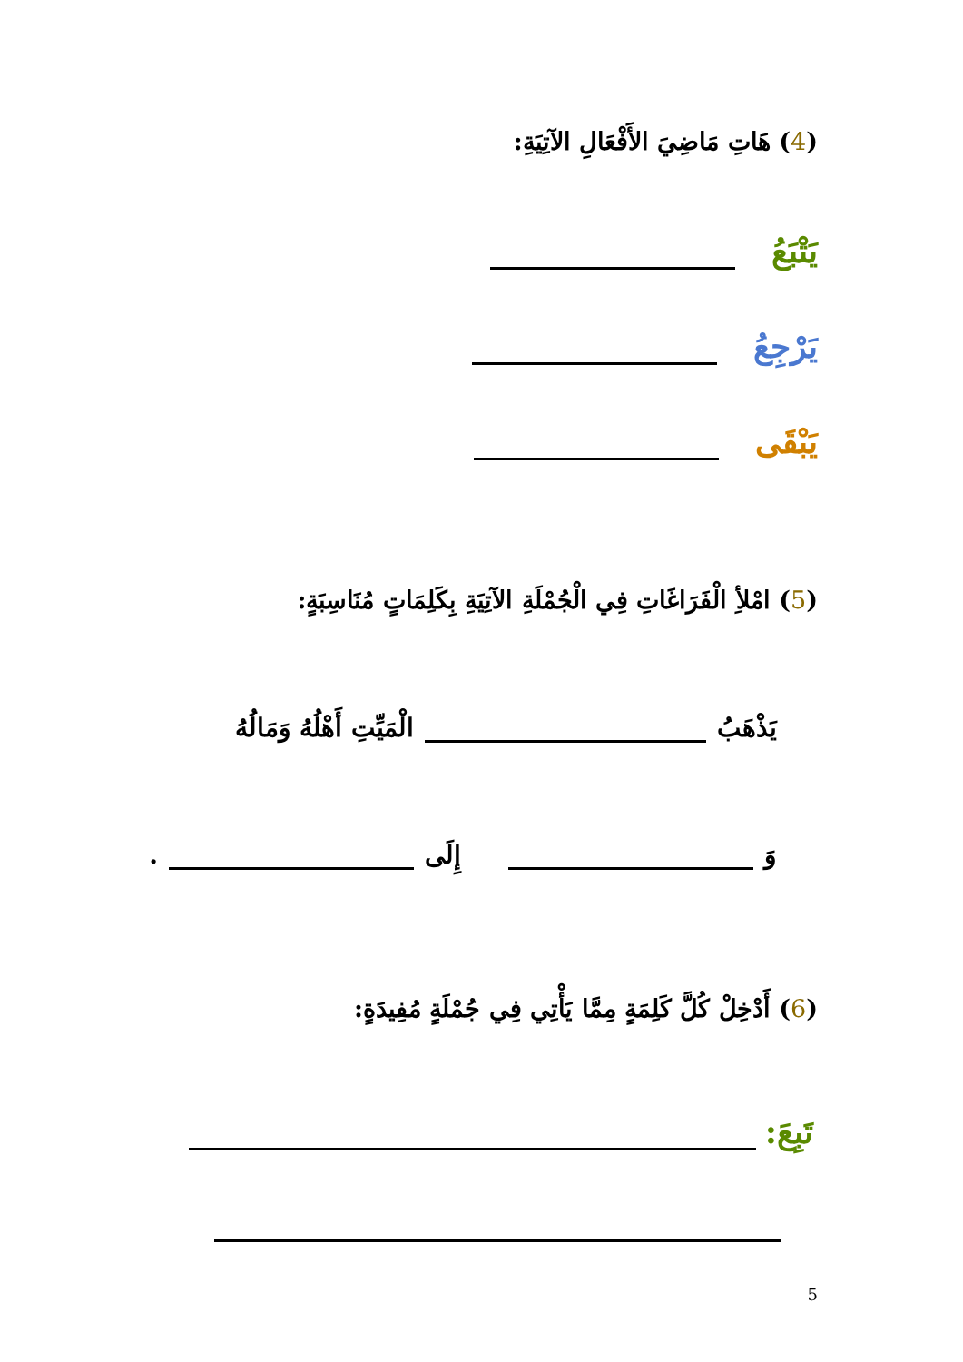(4) هَاتِ مَاضِيَ الأَفْعَالِ الآتِيَةِ:
يَتْبَعُ
يَرْجِعُ
يَبْقَى
(5) امْلأِ الْفَرَاغَاتِ فِي الْجُمْلَةِ الآتِيَةِ بِكَلِمَاتٍ مُنَاسِبَةٍ:
يَذْهَبُ
الْمَيِّتِ أَهْلُهُ وَمَالُهُ
وَ
إِلَى
.
(6) أَدْخِلْ كُلَّ كَلِمَةٍ مِمَّا يَأْتِي فِي جُمْلَةٍ مُفِيدَةٍ:
تَبِعَ:
5